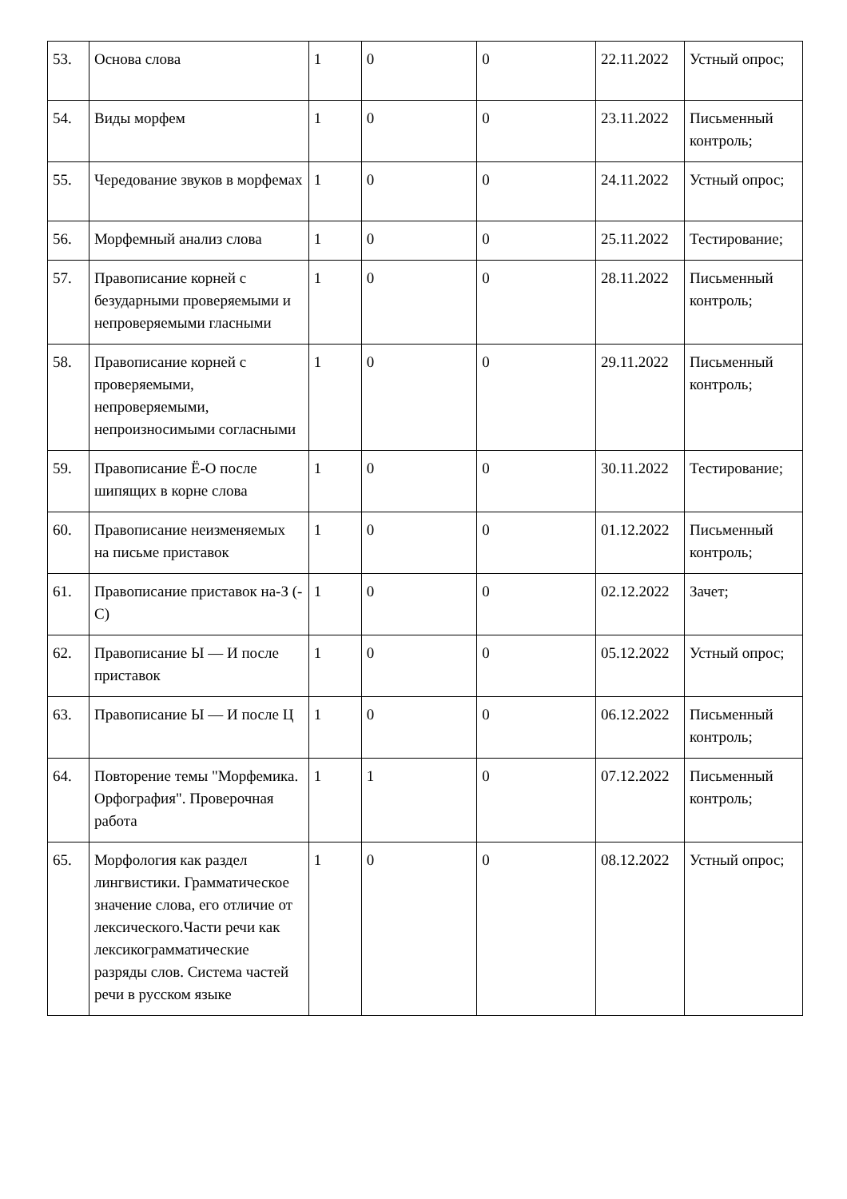| 53. | Основа слова | 1 | 0 | 0 | 22.11.2022 | Устный опрос; |
| 54. | Виды морфем | 1 | 0 | 0 | 23.11.2022 | Письменный контроль; |
| 55. | Чередование звуков в морфемах | 1 | 0 | 0 | 24.11.2022 | Устный опрос; |
| 56. | Морфемный анализ слова | 1 | 0 | 0 | 25.11.2022 | Тестирование; |
| 57. | Правописание корней с безударными проверяемыми и непроверяемыми гласными | 1 | 0 | 0 | 28.11.2022 | Письменный контроль; |
| 58. | Правописание корней с проверяемыми, непроверяемыми, непроизносимыми согласными | 1 | 0 | 0 | 29.11.2022 | Письменный контроль; |
| 59. | Правописание Ё-О после шипящих в корне слова | 1 | 0 | 0 | 30.11.2022 | Тестирование; |
| 60. | Правописание неизменяемых на письме приставок | 1 | 0 | 0 | 01.12.2022 | Письменный контроль; |
| 61. | Правописание приставок на-З (-С) | 1 | 0 | 0 | 02.12.2022 | Зачет; |
| 62. | Правописание Ы — И после приставок | 1 | 0 | 0 | 05.12.2022 | Устный опрос; |
| 63. | Правописание Ы — И после Ц | 1 | 0 | 0 | 06.12.2022 | Письменный контроль; |
| 64. | Повторение темы "Морфемика. Орфография". Проверочная работа | 1 | 1 | 0 | 07.12.2022 | Письменный контроль; |
| 65. | Морфология как раздел лингвистики. Грамматическое значение слова, его отличие от лексического.Части речи как лексикограмматические разряды слов. Система частей речи в русском языке | 1 | 0 | 0 | 08.12.2022 | Устный опрос; |